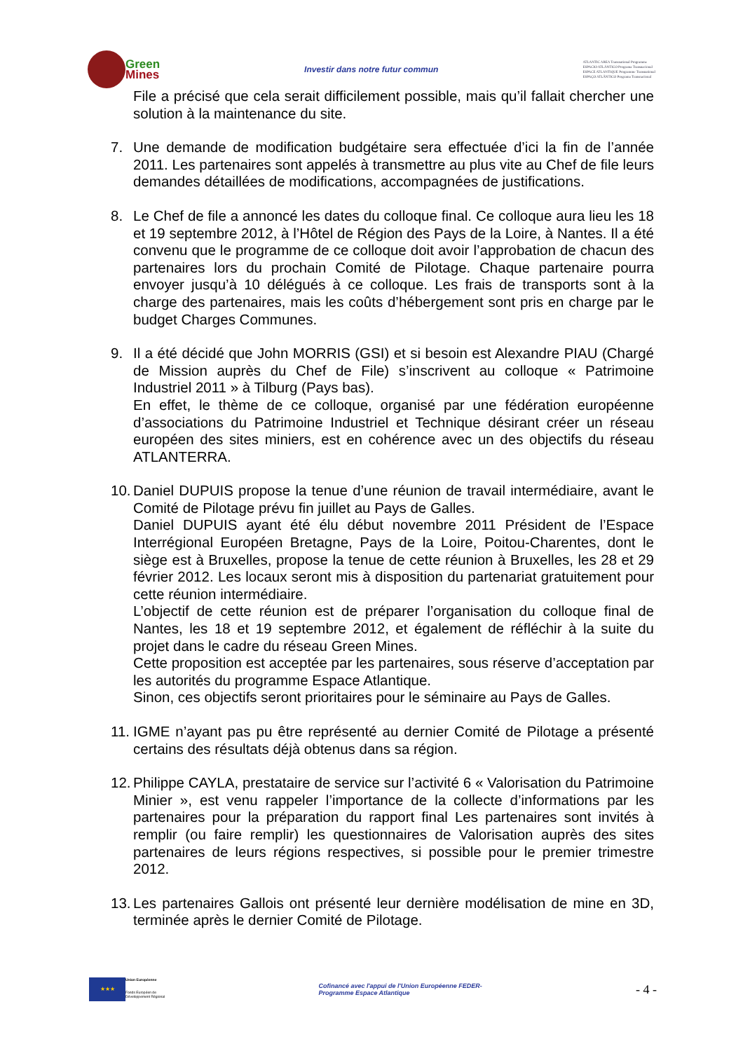Green
Mines
Investir dans notre futur commun
ATLANTIC AREA Transnational Programme
ESPACIO ATLÁNTICO Programa Transnacional
ESPACE ATLANTIQUE Programme Transnational
ESPAÇO ATLÂNTICO Programa Transnacional
File a précisé que cela serait difficilement possible, mais qu’il fallait chercher une solution à la maintenance du site.
7. Une demande de modification budgétaire sera effectuée d’ici la fin de l’année 2011. Les partenaires sont appelés à transmettre au plus vite au Chef de file leurs demandes détaillées de modifications, accompagnées de justifications.
8. Le Chef de file a annoncé les dates du colloque final. Ce colloque aura lieu les 18 et 19 septembre 2012, à l’Hôtel de Région des Pays de la Loire, à Nantes. Il a été convenu que le programme de ce colloque doit avoir l’approbation de chacun des partenaires lors du prochain Comité de Pilotage. Chaque partenaire pourra envoyer jusqu’à 10 délégués à ce colloque. Les frais de transports sont à la charge des partenaires, mais les coûts d’hébergement sont pris en charge par le budget Charges Communes.
9. Il a été décidé que John MORRIS (GSI) et si besoin est Alexandre PIAU (Chargé de Mission auprès du Chef de File) s’inscrivent au colloque « Patrimoine Industriel 2011 » à Tilburg (Pays bas).
En effet, le thème de ce colloque, organisé par une fédération européenne d’associations du Patrimoine Industriel et Technique désirant créer un réseau européen des sites miniers, est en cohérence avec un des objectifs du réseau ATLANTERRA.
10.
Daniel DUPUIS propose la tenue d’une réunion de travail intermédiaire, avant le Comité de Pilotage prévu fin juillet au Pays de Galles.
Daniel DUPUIS ayant été élu début novembre 2011 Président de l’Espace Interrégional Européen Bretagne, Pays de la Loire, Poitou-Charentes, dont le siège est à Bruxelles, propose la tenue de cette réunion à Bruxelles, les 28 et 29 février 2012. Les locaux seront mis à disposition du partenariat gratuitement pour cette réunion intermédiaire.
L’objectif de cette réunion est de préparer l’organisation du colloque final de Nantes, les 18 et 19 septembre 2012, et également de réfléchir à la suite du projet dans le cadre du réseau Green Mines.
Cette proposition est acceptée par les partenaires, sous réserve d’acceptation par les autorités du programme Espace Atlantique.
Sinon, ces objectifs seront prioritaires pour le séminaire au Pays de Galles.
11.
IGME n’ayant pas pu être représenté au dernier Comité de Pilotage a présenté certains des résultats déjà obtenus dans sa région.
12.
Philippe CAYLA, prestataire de service sur l’activité 6 « Valorisation du Patrimoine Minier », est venu rappeler l’importance de la collecte d’informations par les partenaires pour la préparation du rapport final Les partenaires sont invités à remplir (ou faire remplir) les questionnaires de Valorisation auprès des sites partenaires de leurs régions respectives, si possible pour le premier trimestre 2012.
13.
Les partenaires Gallois ont présenté leur dernière modélisation de mine en 3D, terminée après le dernier Comité de Pilotage.
★★★
Union Européenne
Fonds Européen de
Développement Régional
Cofinancé avec l'appui de l'Union Européenne FEDER-
Programme Espace Atlantique
- 4 -